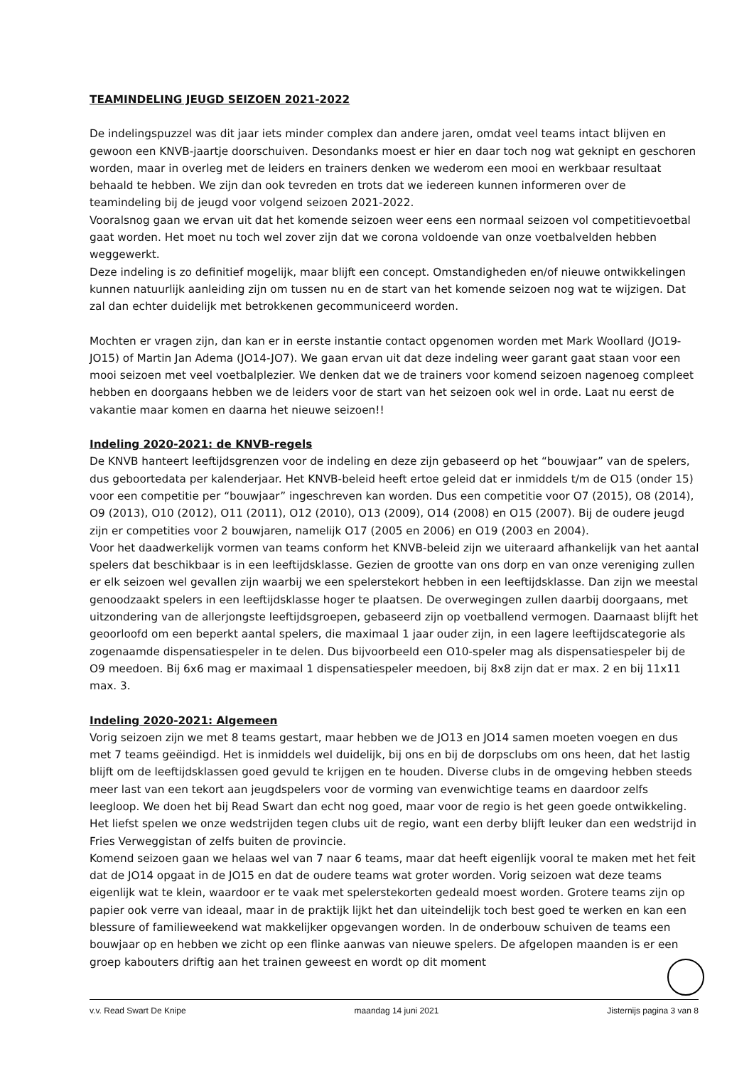TEAMINDELING JEUGD SEIZOEN 2021-2022
De indelingspuzzel was dit jaar iets minder complex dan andere jaren, omdat veel teams intact blijven en gewoon een KNVB-jaartje doorschuiven. Desondanks moest er hier en daar toch nog wat geknipt en geschoren worden, maar in overleg met de leiders en trainers denken we wederom een mooi en werkbaar resultaat behaald te hebben. We zijn dan ook tevreden en trots dat we iedereen kunnen informeren over de teamindeling bij de jeugd voor volgend seizoen 2021-2022.
Vooralsnog gaan we ervan uit dat het komende seizoen weer eens een normaal seizoen vol competitievoetbal gaat worden. Het moet nu toch wel zover zijn dat we corona voldoende van onze voetbalvelden hebben weggewerkt.
Deze indeling is zo definitief mogelijk, maar blijft een concept. Omstandigheden en/of nieuwe ontwikkelingen kunnen natuurlijk aanleiding zijn om tussen nu en de start van het komende seizoen nog wat te wijzigen. Dat zal dan echter duidelijk met betrokkenen gecommuniceerd worden.
Mochten er vragen zijn, dan kan er in eerste instantie contact opgenomen worden met Mark Woollard (JO19-JO15) of Martin Jan Adema (JO14-JO7). We gaan ervan uit dat deze indeling weer garant gaat staan voor een mooi seizoen met veel voetbalplezier. We denken dat we de trainers voor komend seizoen nagenoeg compleet hebben en doorgaans hebben we de leiders voor de start van het seizoen ook wel in orde. Laat nu eerst de vakantie maar komen en daarna het nieuwe seizoen!!
Indeling 2020-2021: de KNVB-regels
De KNVB hanteert leeftijdsgrenzen voor de indeling en deze zijn gebaseerd op het “bouwjaar” van de spelers, dus geboortedata per kalenderjaar. Het KNVB-beleid heeft ertoe geleid dat er inmiddels t/m de O15 (onder 15) voor een competitie per “bouwjaar” ingeschreven kan worden. Dus een competitie voor O7 (2015), O8 (2014), O9 (2013), O10 (2012), O11 (2011), O12 (2010), O13 (2009), O14 (2008) en O15 (2007). Bij de oudere jeugd zijn er competities voor 2 bouwjaren, namelijk O17 (2005 en 2006) en O19 (2003 en 2004).
Voor het daadwerkelijk vormen van teams conform het KNVB-beleid zijn we uiteraard afhankelijk van het aantal spelers dat beschikbaar is in een leeftijdsklasse. Gezien de grootte van ons dorp en van onze vereniging zullen er elk seizoen wel gevallen zijn waarbij we een spelerstekort hebben in een leeftijdsklasse. Dan zijn we meestal genoodzaakt spelers in een leeftijdsklasse hoger te plaatsen. De overwegingen zullen daarbij doorgaans, met uitzondering van de allerjongste leeftijdsgroepen, gebaseerd zijn op voetballend vermogen. Daarnaast blijft het geoorloofd om een beperkt aantal spelers, die maximaal 1 jaar ouder zijn, in een lagere leeftijdscategorie als zogenaamde dispensatiespeler in te delen. Dus bijvoorbeeld een O10-speler mag als dispensatiespeler bij de O9 meedoen. Bij 6x6 mag er maximaal 1 dispensatiespeler meedoen, bij 8x8 zijn dat er max. 2 en bij 11x11 max. 3.
Indeling 2020-2021: Algemeen
Vorig seizoen zijn we met 8 teams gestart, maar hebben we de JO13 en JO14 samen moeten voegen en dus met 7 teams geëindigd. Het is inmiddels wel duidelijk, bij ons en bij de dorpsclubs om ons heen, dat het lastig blijft om de leeftijdsklassen goed gevuld te krijgen en te houden. Diverse clubs in de omgeving hebben steeds meer last van een tekort aan jeugdspelers voor de vorming van evenwichtige teams en daardoor zelfs leegloop. We doen het bij Read Swart dan echt nog goed, maar voor de regio is het geen goede ontwikkeling. Het liefst spelen we onze wedstrijden tegen clubs uit de regio, want een derby blijft leuker dan een wedstrijd in Fries Verweggistan of zelfs buiten de provincie.
Komend seizoen gaan we helaas wel van 7 naar 6 teams, maar dat heeft eigenlijk vooral te maken met het feit dat de JO14 opgaat in de JO15 en dat de oudere teams wat groter worden. Vorig seizoen wat deze teams eigenlijk wat te klein, waardoor er te vaak met spelerstekorten gedeald moest worden. Grotere teams zijn op papier ook verre van ideaal, maar in de praktijk lijkt het dan uiteindelijk toch best goed te werken en kan een blessure of familieweekend wat makkelijker opgevangen worden. In de onderbouw schuiven de teams een bouwjaar op en hebben we zicht op een flinke aanwas van nieuwe spelers. De afgelopen maanden is er een groep kabouters driftig aan het trainen geweest en wordt op dit moment
v.v. Read Swart De Knipe maandag 14 juni 2021 Jisternijs pagina 3 van 8